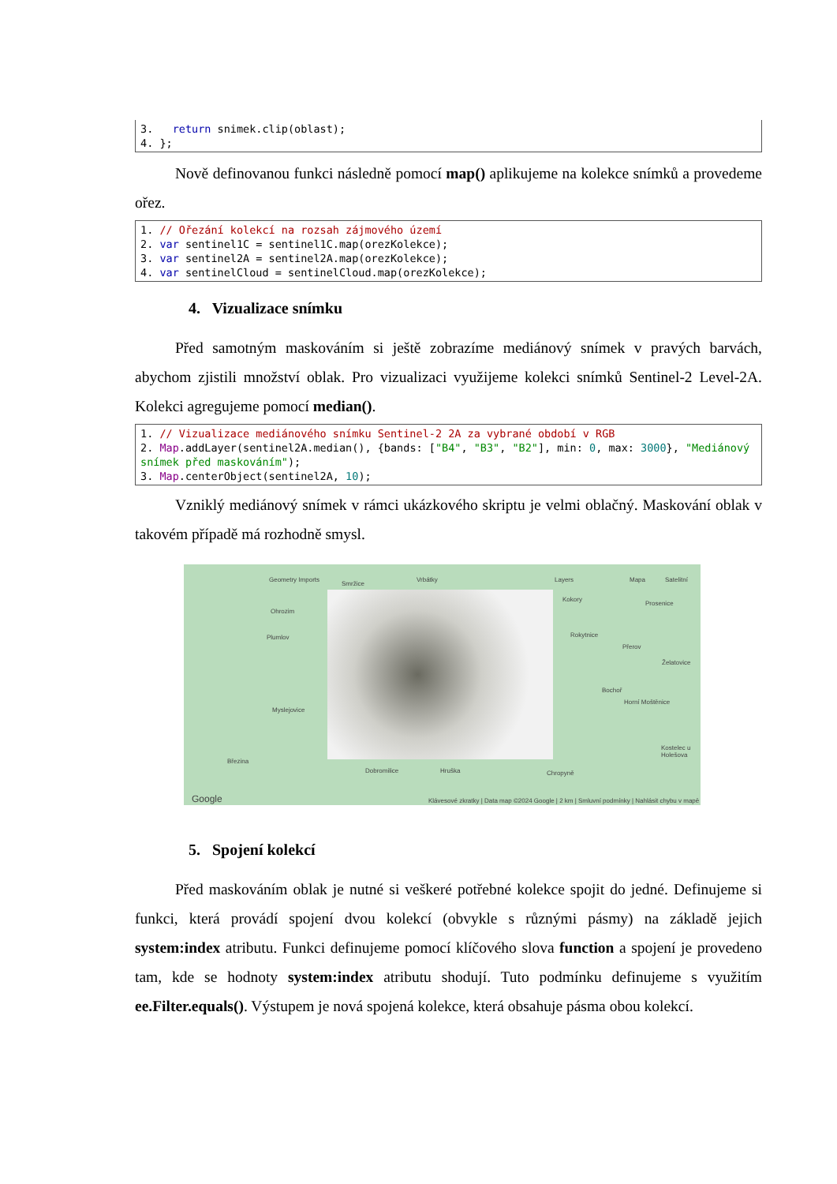3.   return snimek.clip(oblast);
4. };
Nově definovanou funkci následně pomocí map() aplikujeme na kolekce snímků a provedeme ořez.
1. // Ořezání kolekcí na rozsah zájmového území
2. var sentinel1C = sentinel1C.map(orezKolekce);
3. var sentinel2A = sentinel2A.map(orezKolekce);
4. var sentinelCloud = sentinelCloud.map(orezKolekce);
4. Vizualizace snímku
Před samotným maskováním si ještě zobrazíme mediánový snímek v pravých barvách, abychom zjistili množství oblak. Pro vizualizaci využijeme kolekci snímků Sentinel-2 Level-2A. Kolekci agregujeme pomocí median().
1. // Vizualizace mediánového snímku Sentinel-2 2A za vybrané období v RGB
2. Map.addLayer(sentinel2A.median(), {bands: ["B4", "B3", "B2"], min: 0, max: 3000}, "Mediánový snímek před maskováním");
3. Map.centerObject(sentinel2A, 10);
Vzniklý mediánový snímek v rámci ukázkového skriptu je velmi oblačný. Maskování oblak v takovém případě má rozhodně smysl.
Geometry Imports Layers Mapa Satelitní
Smržice
Vrbátky
Ohrozim
Plumlov
Myslejovice
Březina
Dobromilice Hruška
Kokory
Rokytnice
Přerov
Prosenice
Želatovice
Bochoř
Horní Moštěnice
Kostelec u Holešova
Chropyně
Google Klávesové zkratky | Data map ©2024 Google | 2 km | Smluvní podmínky | Nahlásit chybu v mapě
5. Spojení kolekcí
Před maskováním oblak je nutné si veškeré potřebné kolekce spojit do jedné. Definujeme si funkci, která provádí spojení dvou kolekcí (obvykle s různými pásmy) na základě jejich system:index atributu. Funkci definujeme pomocí klíčového slova function a spojení je provedeno tam, kde se hodnoty system:index atributu shodují. Tuto podmínku definujeme s využitím ee.Filter.equals(). Výstupem je nová spojená kolekce, která obsahuje pásma obou kolekcí.